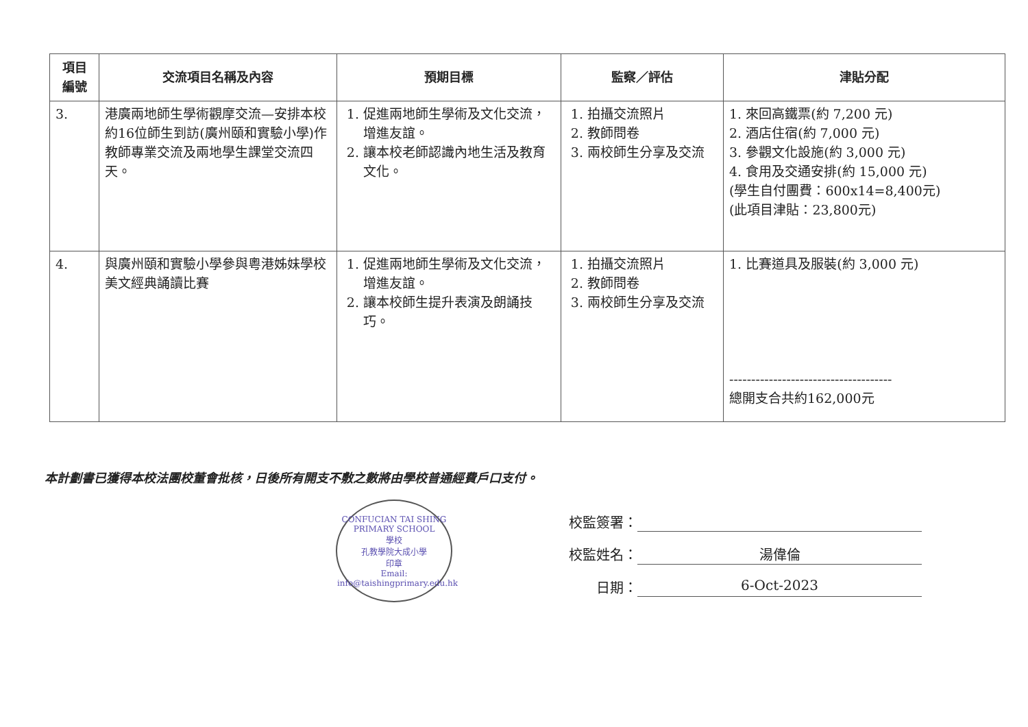| 項目 編號 | 交流項目名稱及內容 | 預期目標 | 監察／評估 | 津貼分配 |
| --- | --- | --- | --- | --- |
| 3. | 港廣兩地師生學術觀摩交流—安排本校約16位師生到訪(廣州頤和實驗小學)作教師專業交流及兩地學生課堂交流四天。 | 1. 促進兩地師生學術及文化交流，增進友誼。 2. 讓本校老師認識內地生活及教育文化。 | 1. 拍攝交流照片 2. 教師問卷 3. 兩校師生分享及交流 | 1. 來回高鐵票(約 7,200 元) 2. 酒店住宿(約 7,000 元) 3. 參觀文化設施(約 3,000 元) 4. 食用及交通安排(約 15,000 元) (學生自付團費：600x14=8,400元) (此項目津貼：23,800元) |
| 4. | 與廣州頤和實驗小學參與粵港姊妹學校美文經典誦讀比賽 | 1. 促進兩地師生學術及文化交流，增進友誼。 2. 讓本校師生提升表演及朗誦技巧。 | 1. 拍攝交流照片 2. 教師問卷 3. 兩校師生分享及交流 | 1. 比賽道具及服裝(約 3,000 元) ------------------------------------- 總開支合共約162,000元 |
本計劃書已獲得本校法團校董會批核，日後所有開支不敷之數將由學校普通經費戶口支付。
CONFUCIAN TAI SHING PRIMARY SCHOOL
學校
孔教學院大成小學
印章
Email: info@taishingprimary.edu.hk
校監簽署：
校監姓名： 湯偉倫
日期： 6-Oct-2023